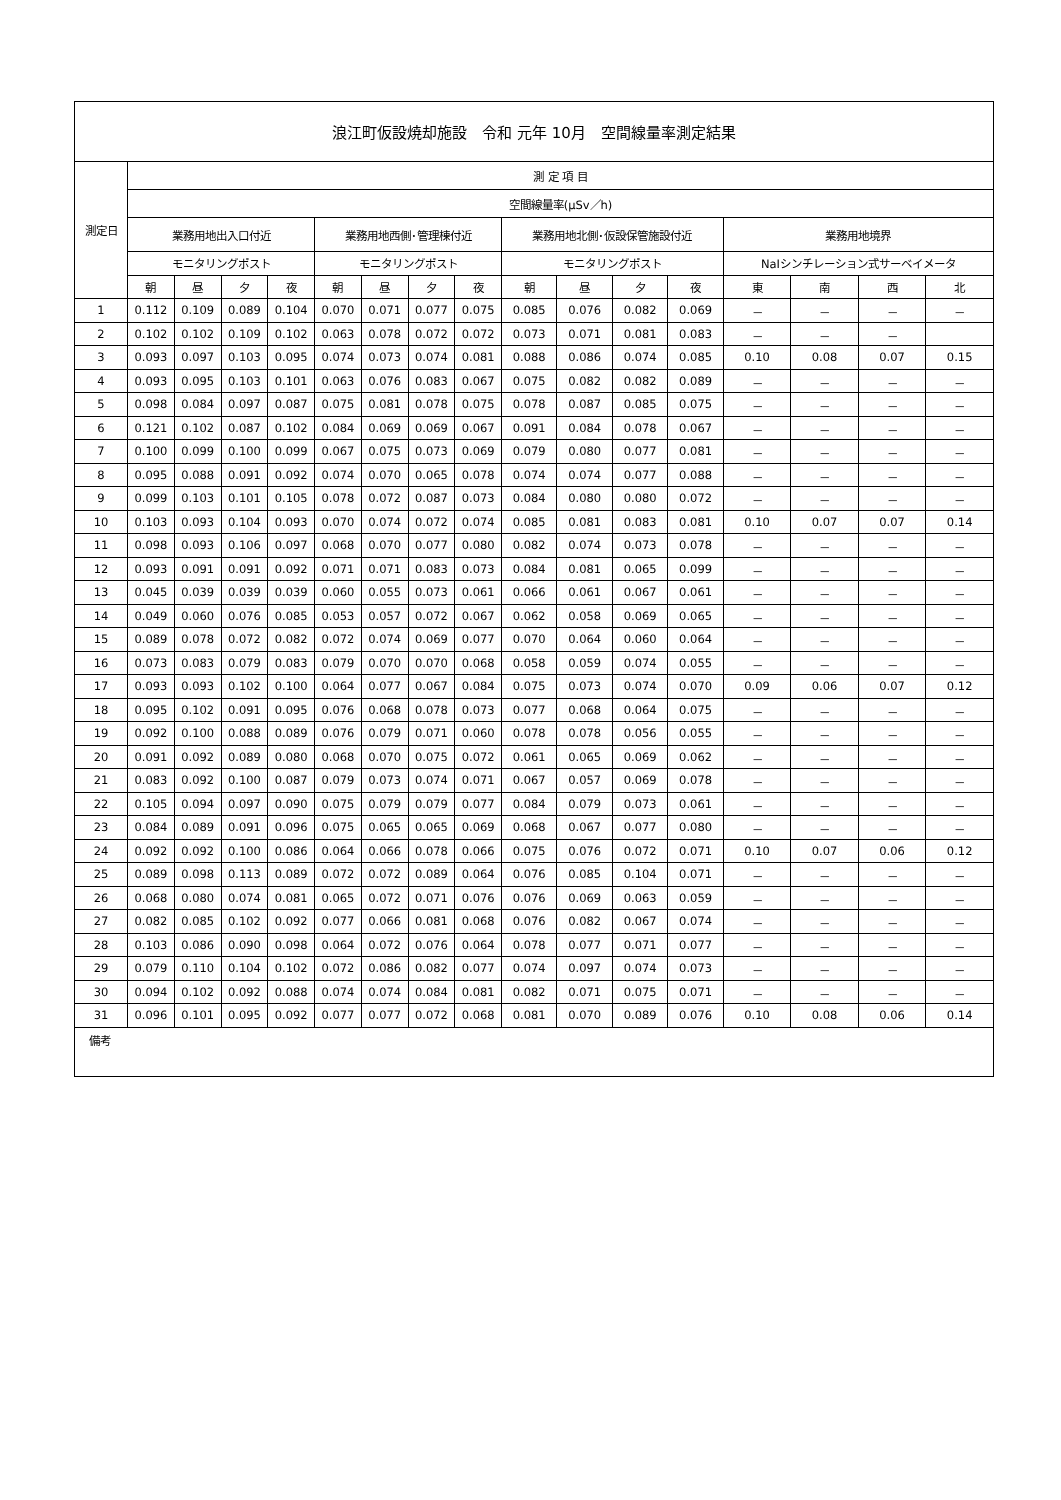| 浪江町仮設焼却施設 令和 元年 10月 空間線量率測定結果 | | | | | | | | | | | | | | | | |
| 測定日 | 測 定 項 目 | | | | | | | | | | | | | | | |
| | 空間線量率(μSv／h) | | | | | | | | | | | | | | | |
| | 業務用地出入口付近 | | | | 業務用地西側･管理棟付近 | | | | 業務用地北側･仮設保管施設付近 | | | | 業務用地境界 | | | |
| | モニタリングポスト | | | | モニタリングポスト | | | | モニタリングポスト | | | | NaIシンチレーション式サーベイメータ | | | |
| | 朝 | 昼 | 夕 | 夜 | 朝 | 昼 | 夕 | 夜 | 朝 | 昼 | 夕 | 夜 | 東 | 南 | 西 | 北 |
| 1 | 0.112 | 0.109 | 0.089 | 0.104 | 0.070 | 0.071 | 0.077 | 0.075 | 0.085 | 0.076 | 0.082 | 0.069 | － | － | － | － |
| 2 | 0.102 | 0.102 | 0.109 | 0.102 | 0.063 | 0.078 | 0.072 | 0.072 | 0.073 | 0.071 | 0.081 | 0.083 | － | － | － | |
| 3 | 0.093 | 0.097 | 0.103 | 0.095 | 0.074 | 0.073 | 0.074 | 0.081 | 0.088 | 0.086 | 0.074 | 0.085 | 0.10 | 0.08 | 0.07 | 0.15 |
| 4 | 0.093 | 0.095 | 0.103 | 0.101 | 0.063 | 0.076 | 0.083 | 0.067 | 0.075 | 0.082 | 0.082 | 0.089 | － | － | － | － |
| 5 | 0.098 | 0.084 | 0.097 | 0.087 | 0.075 | 0.081 | 0.078 | 0.075 | 0.078 | 0.087 | 0.085 | 0.075 | － | － | － | － |
| 6 | 0.121 | 0.102 | 0.087 | 0.102 | 0.084 | 0.069 | 0.069 | 0.067 | 0.091 | 0.084 | 0.078 | 0.067 | － | － | － | － |
| 7 | 0.100 | 0.099 | 0.100 | 0.099 | 0.067 | 0.075 | 0.073 | 0.069 | 0.079 | 0.080 | 0.077 | 0.081 | － | － | － | － |
| 8 | 0.095 | 0.088 | 0.091 | 0.092 | 0.074 | 0.070 | 0.065 | 0.078 | 0.074 | 0.074 | 0.077 | 0.088 | － | － | － | － |
| 9 | 0.099 | 0.103 | 0.101 | 0.105 | 0.078 | 0.072 | 0.087 | 0.073 | 0.084 | 0.080 | 0.080 | 0.072 | － | － | － | － |
| 10 | 0.103 | 0.093 | 0.104 | 0.093 | 0.070 | 0.074 | 0.072 | 0.074 | 0.085 | 0.081 | 0.083 | 0.081 | 0.10 | 0.07 | 0.07 | 0.14 |
| 11 | 0.098 | 0.093 | 0.106 | 0.097 | 0.068 | 0.070 | 0.077 | 0.080 | 0.082 | 0.074 | 0.073 | 0.078 | － | － | － | － |
| 12 | 0.093 | 0.091 | 0.091 | 0.092 | 0.071 | 0.071 | 0.083 | 0.073 | 0.084 | 0.081 | 0.065 | 0.099 | － | － | － | － |
| 13 | 0.045 | 0.039 | 0.039 | 0.039 | 0.060 | 0.055 | 0.073 | 0.061 | 0.066 | 0.061 | 0.067 | 0.061 | － | － | － | － |
| 14 | 0.049 | 0.060 | 0.076 | 0.085 | 0.053 | 0.057 | 0.072 | 0.067 | 0.062 | 0.058 | 0.069 | 0.065 | － | － | － | － |
| 15 | 0.089 | 0.078 | 0.072 | 0.082 | 0.072 | 0.074 | 0.069 | 0.077 | 0.070 | 0.064 | 0.060 | 0.064 | － | － | － | － |
| 16 | 0.073 | 0.083 | 0.079 | 0.083 | 0.079 | 0.070 | 0.070 | 0.068 | 0.058 | 0.059 | 0.074 | 0.055 | － | － | － | － |
| 17 | 0.093 | 0.093 | 0.102 | 0.100 | 0.064 | 0.077 | 0.067 | 0.084 | 0.075 | 0.073 | 0.074 | 0.070 | 0.09 | 0.06 | 0.07 | 0.12 |
| 18 | 0.095 | 0.102 | 0.091 | 0.095 | 0.076 | 0.068 | 0.078 | 0.073 | 0.077 | 0.068 | 0.064 | 0.075 | － | － | － | － |
| 19 | 0.092 | 0.100 | 0.088 | 0.089 | 0.076 | 0.079 | 0.071 | 0.060 | 0.078 | 0.078 | 0.056 | 0.055 | － | － | － | － |
| 20 | 0.091 | 0.092 | 0.089 | 0.080 | 0.068 | 0.070 | 0.075 | 0.072 | 0.061 | 0.065 | 0.069 | 0.062 | － | － | － | － |
| 21 | 0.083 | 0.092 | 0.100 | 0.087 | 0.079 | 0.073 | 0.074 | 0.071 | 0.067 | 0.057 | 0.069 | 0.078 | － | － | － | － |
| 22 | 0.105 | 0.094 | 0.097 | 0.090 | 0.075 | 0.079 | 0.079 | 0.077 | 0.084 | 0.079 | 0.073 | 0.061 | － | － | － | － |
| 23 | 0.084 | 0.089 | 0.091 | 0.096 | 0.075 | 0.065 | 0.065 | 0.069 | 0.068 | 0.067 | 0.077 | 0.080 | － | － | － | － |
| 24 | 0.092 | 0.092 | 0.100 | 0.086 | 0.064 | 0.066 | 0.078 | 0.066 | 0.075 | 0.076 | 0.072 | 0.071 | 0.10 | 0.07 | 0.06 | 0.12 |
| 25 | 0.089 | 0.098 | 0.113 | 0.089 | 0.072 | 0.072 | 0.089 | 0.064 | 0.076 | 0.085 | 0.104 | 0.071 | － | － | － | － |
| 26 | 0.068 | 0.080 | 0.074 | 0.081 | 0.065 | 0.072 | 0.071 | 0.076 | 0.076 | 0.069 | 0.063 | 0.059 | － | － | － | － |
| 27 | 0.082 | 0.085 | 0.102 | 0.092 | 0.077 | 0.066 | 0.081 | 0.068 | 0.076 | 0.082 | 0.067 | 0.074 | － | － | － | － |
| 28 | 0.103 | 0.086 | 0.090 | 0.098 | 0.064 | 0.072 | 0.076 | 0.064 | 0.078 | 0.077 | 0.071 | 0.077 | － | － | － | － |
| 29 | 0.079 | 0.110 | 0.104 | 0.102 | 0.072 | 0.086 | 0.082 | 0.077 | 0.074 | 0.097 | 0.074 | 0.073 | － | － | － | － |
| 30 | 0.094 | 0.102 | 0.092 | 0.088 | 0.074 | 0.074 | 0.084 | 0.081 | 0.082 | 0.071 | 0.075 | 0.071 | － | － | － | － |
| 31 | 0.096 | 0.101 | 0.095 | 0.092 | 0.077 | 0.077 | 0.072 | 0.068 | 0.081 | 0.070 | 0.089 | 0.076 | 0.10 | 0.08 | 0.06 | 0.14 |
| 備考 | | | | | | | | | | | | | | | | |